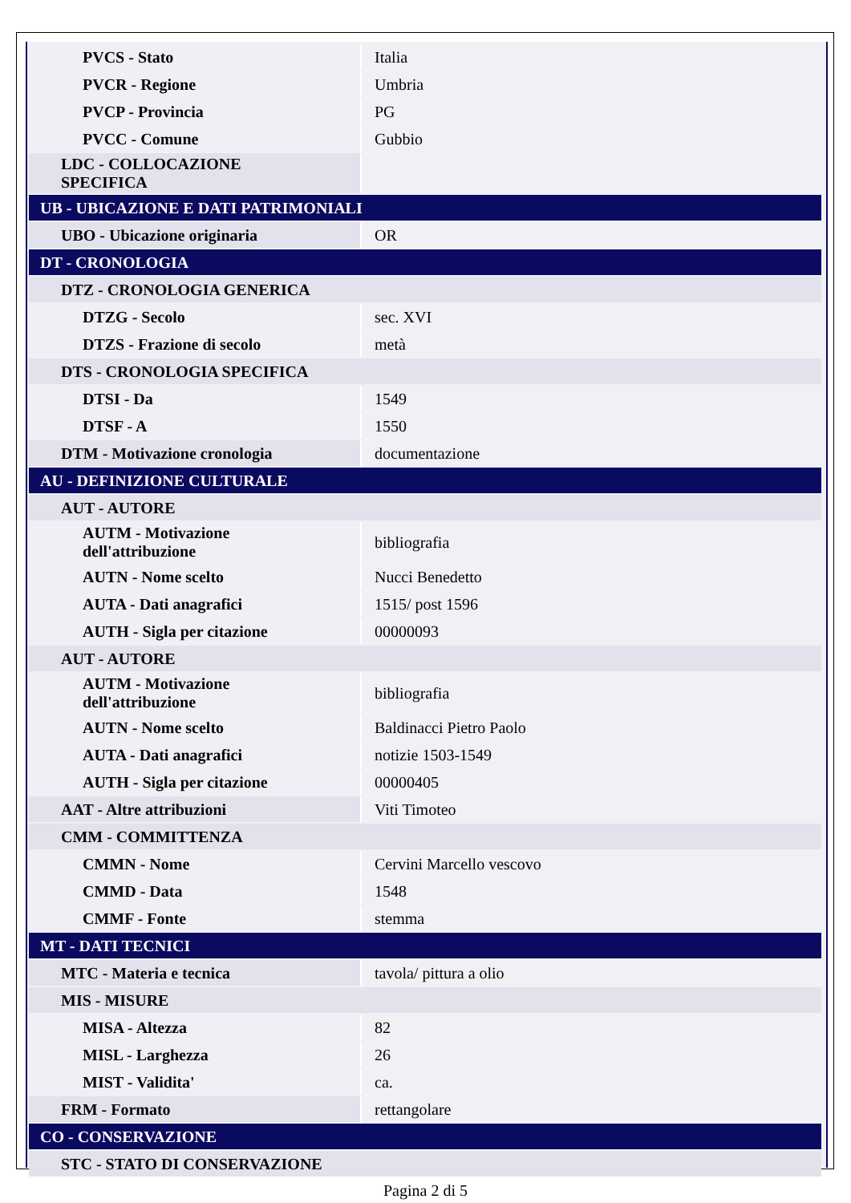| PVCS - Stato | Italia |
| PVCR - Regione | Umbria |
| PVCP - Provincia | PG |
| PVCC - Comune | Gubbio |
| LDC - COLLOCAZIONE SPECIFICA | |
| UB - UBICAZIONE E DATI PATRIMONIALI | |
| UBO - Ubicazione originaria | OR |
| DT - CRONOLOGIA | |
| DTZ - CRONOLOGIA GENERICA | |
| DTZG - Secolo | sec. XVI |
| DTZS - Frazione di secolo | metà |
| DTS - CRONOLOGIA SPECIFICA | |
| DTSI - Da | 1549 |
| DTSF - A | 1550 |
| DTM - Motivazione cronologia | documentazione |
| AU - DEFINIZIONE CULTURALE | |
| AUT - AUTORE | |
| AUTM - Motivazione dell'attribuzione | bibliografia |
| AUTN - Nome scelto | Nucci Benedetto |
| AUTA - Dati anagrafici | 1515/ post 1596 |
| AUTH - Sigla per citazione | 00000093 |
| AUT - AUTORE | |
| AUTM - Motivazione dell'attribuzione | bibliografia |
| AUTN - Nome scelto | Baldinacci Pietro Paolo |
| AUTA - Dati anagrafici | notizie 1503-1549 |
| AUTH - Sigla per citazione | 00000405 |
| AAT - Altre attribuzioni | Viti Timoteo |
| CMM - COMMITTENZA | |
| CMMN - Nome | Cervini Marcello vescovo |
| CMMD - Data | 1548 |
| CMMF - Fonte | stemma |
| MT - DATI TECNICI | |
| MTC - Materia e tecnica | tavola/ pittura a olio |
| MIS - MISURE | |
| MISA - Altezza | 82 |
| MISL - Larghezza | 26 |
| MIST - Validita' | ca. |
| FRM - Formato | rettangolare |
| CO - CONSERVAZIONE | |
| STC - STATO DI CONSERVAZIONE | |
Pagina 2 di 5